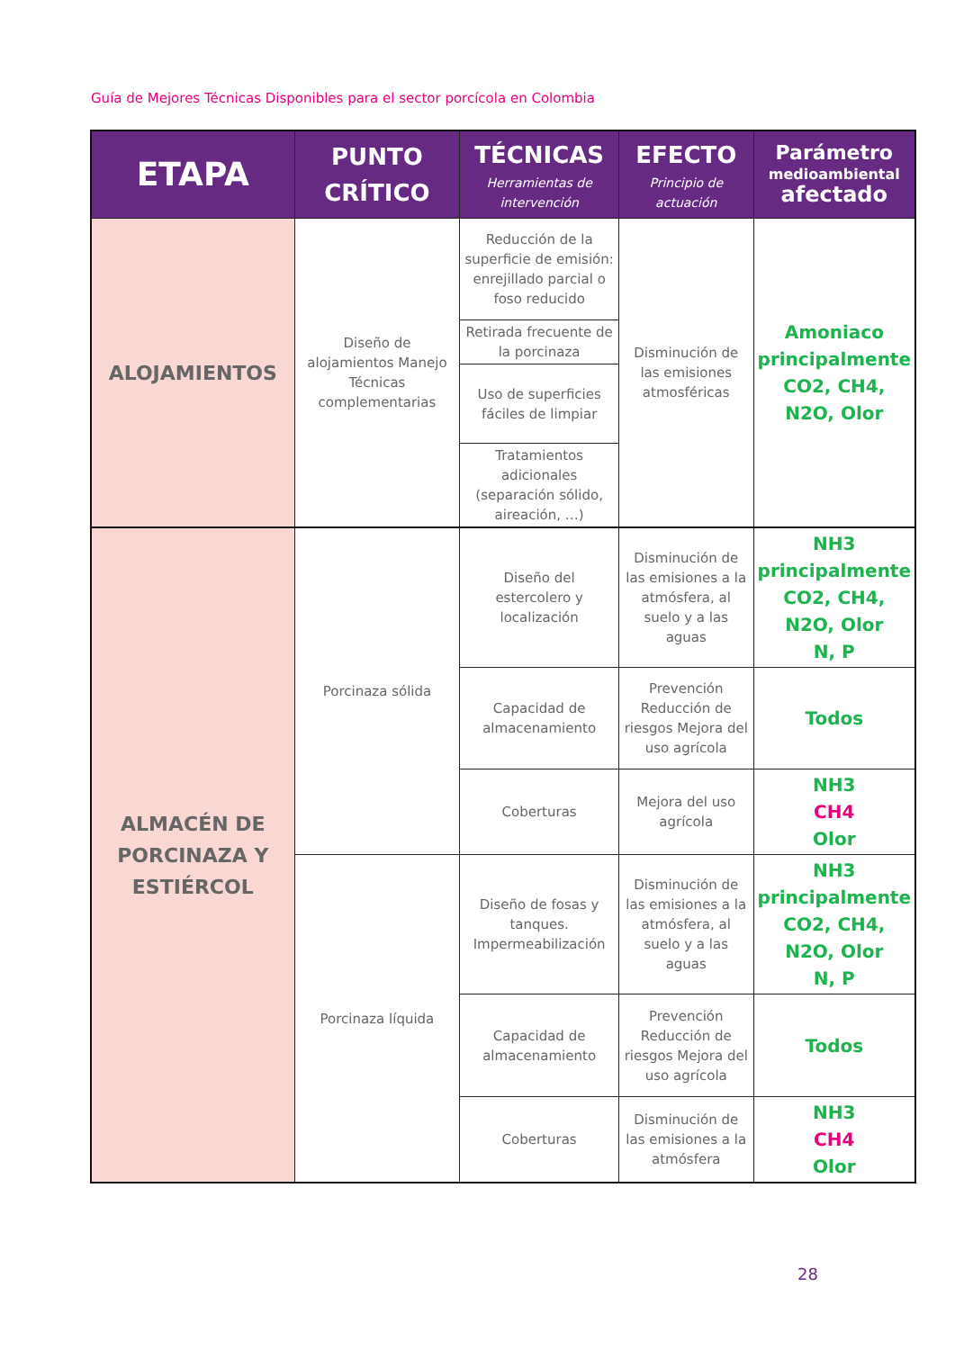Guía de Mejores Técnicas Disponibles para el sector porcícola en Colombia
| ETAPA | PUNTO CRÍTICO | TÉCNICAS Herramientas de intervención | EFECTO Principio de actuación | Parámetro medioambiental afectado |
| --- | --- | --- | --- | --- |
| ALOJAMIENTOS | Diseño de alojamientos Manejo Técnicas complementarias | Reducción de la superficie de emisión: enrejillado parcial o foso reducido | Disminución de las emisiones atmosféricas | Amoniaco principalmente CO2, CH4, N2O, Olor |
| | | Retirada frecuente de la porcinaza | | |
| | | Uso de superficies fáciles de limpiar | | |
| | | Tratamientos adicionales (separación sólido, aireación, …) | | |
| ALMACÉN DE PORCINAZA Y ESTIÉRCOL | Porcinaza sólida | Diseño del estercolero y localización | Disminución de las emisiones a la atmósfera, al suelo y a las aguas | NH3 principalmente CO2, CH4, N2O, Olor N, P |
| | | Capacidad de almacenamiento | Prevención Reducción de riesgos Mejora del uso agrícola | Todos |
| | | Coberturas | Mejora del uso agrícola | NH3 CH4 Olor |
| | Porcinaza líquida | Diseño de fosas y tanques. Impermeabilización | Disminución de las emisiones a la atmósfera, al suelo y a las aguas | NH3 principalmente CO2, CH4, N2O, Olor N, P |
| | | Capacidad de almacenamiento | Prevención Reducción de riesgos Mejora del uso agrícola | Todos |
| | | Coberturas | Disminución de las emisiones a la atmósfera | NH3 CH4 Olor |
28